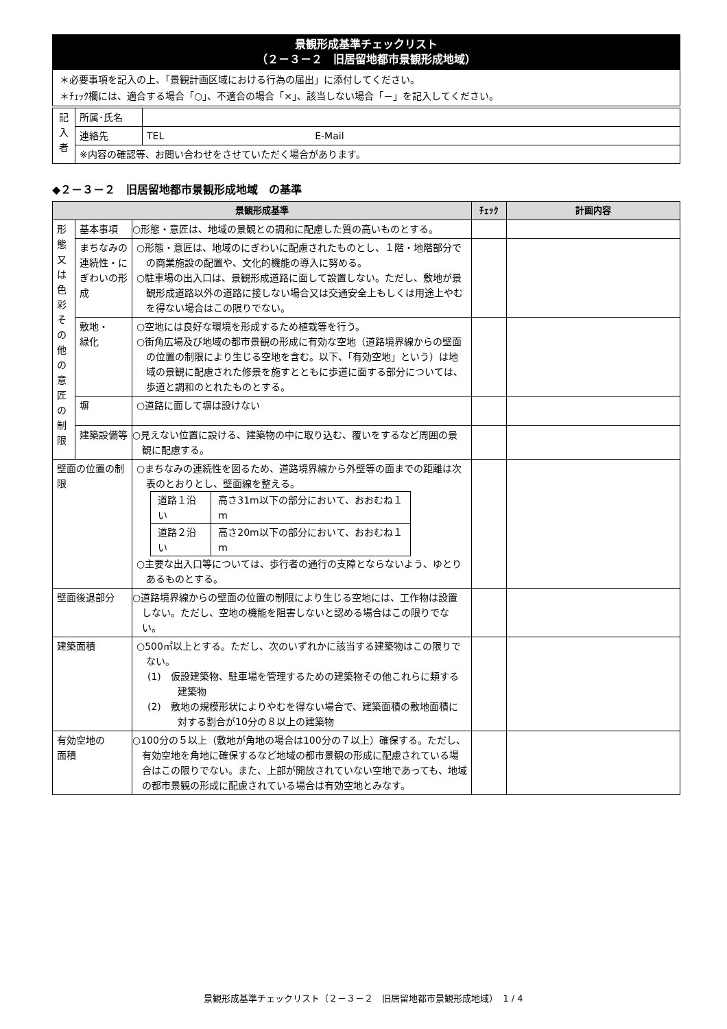景観形成基準チェックリスト
（２－３－２　旧居留地都市景観形成地域）
＊必要事項を記入の上、「景観計画区域における行為の届出」に添付してください。
＊ﾁｪｯｸ欄には、適合する場合「○」、不適合の場合「×」、該当しない場合「－」を記入してください。
| 記 入 者 | 所属･氏名 | |
| | 連絡先 | TEL E-Mail |
| | ※内容の確認等、お問い合わせをさせていただく場合があります。 | |
◆２－３－２　旧居留地都市景観形成地域　の基準
| 景観形成基準 | | | ﾁｪｯｸ | 計画内容 |
| --- | --- | --- | --- | --- |
| 形 態 又 は 色 彩 そ の 他 の 意 匠 の 制 限 | 基本事項 | ○形態・意匠は、地域の景観との調和に配慮した質の高いものとする。 | | |
| | まちなみの連続性・にぎわいの形成 | ○形態・意匠は、地域のにぎわいに配慮されたものとし、１階・地階部分での商業施設の配置や、文化的機能の導入に努める。 ○駐車場の出入口は、景観形成道路に面して設置しない。ただし、敷地が景観形成道路以外の道路に接しない場合又は交通安全上もしくは用途上やむを得ない場合はこの限りでない。 | | |
| | 敷地・ 緑化 | ○空地には良好な環境を形成するため植栽等を行う。 ○街角広場及び地域の都市景観の形成に有効な空地（道路境界線からの壁面の位置の制限により生じる空地を含む。以下、「有効空地」という）は地域の景観に配慮された修景を施すとともに歩道に面する部分については、歩道と調和のとれたものとする。 | | |
| | 塀 | ○道路に面して塀は設けない | | |
| | 建築設備等 | ○見えない位置に設ける、建築物の中に取り込む、覆いをするなど周囲の景観に配慮する。 | | |
| 壁面の位置の制限 | | ○まちなみの連続性を図るため、道路境界線から外壁等の面までの距離は次表のとおりとし、壁面線を整える。 / 道路１沿い / 高さ31m以下の部分において、おおむね１m / / 道路２沿い / 高さ20m以下の部分において、おおむね１m / ○主要な出入口等については、歩行者の通行の支障とならないよう、ゆとりあるものとする。 | | |
| 壁面後退部分 | | ○道路境界線からの壁面の位置の制限により生じる空地には、工作物は設置しない。ただし、空地の機能を阻害しないと認める場合はこの限りでない。 | | |
| 建築面積 | | ○500㎡以上とする。ただし、次のいずれかに該当する建築物はこの限りでない。 (1) 仮設建築物、駐車場を管理するための建築物その他これらに類する建築物 (2) 敷地の規模形状によりやむを得ない場合で、建築面積の敷地面積に対する割合が10分の８以上の建築物 | | |
| 有効空地の 面積 | | ○100分の５以上（敷地が角地の場合は100分の７以上）確保する。ただし、有効空地を角地に確保するなど地域の都市景観の形成に配慮されている場合はこの限りでない。また、上部が開放されていない空地であっても、地域の都市景観の形成に配慮されている場合は有効空地とみなす。 | | |
景観形成基準チェックリスト（２－３－２　旧居留地都市景観形成地域）　1 / 4